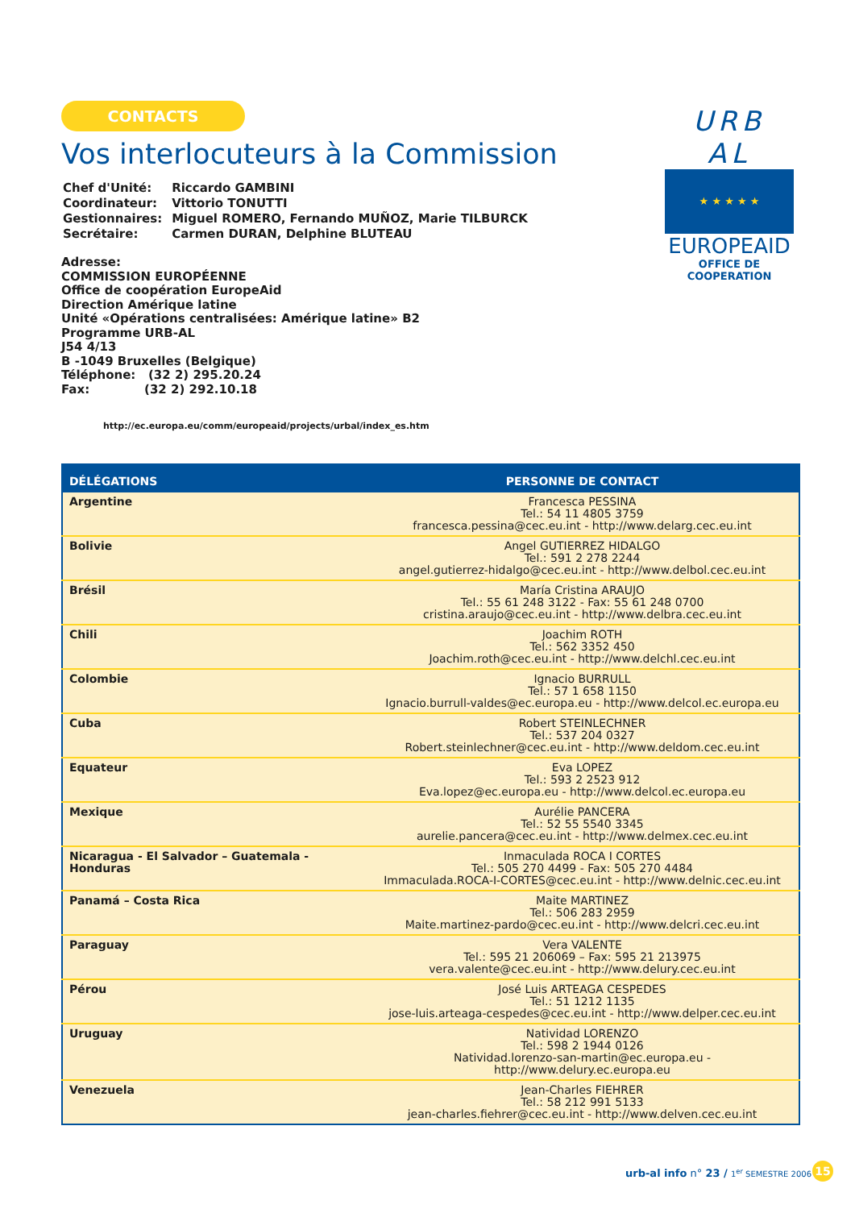CONTACTS
Vos interlocuteurs à la Commission
| Chef d'Unité: | Riccardo GAMBINI |
| Coordinateur: | Vittorio TONUTTI |
| Gestionnaires: | Miguel ROMERO, Fernando MUÑOZ, Marie TILBURCK |
| Secrétaire: | Carmen DURAN, Delphine BLUTEAU |
Adresse:
COMMISSION EUROPÉENNE
Office de coopération EuropeAid
Direction Amérique latine
Unité «Opérations centralisées: Amérique latine» B2
Programme URB-AL
J54 4/13
B -1049 Bruxelles (Belgique)
Téléphone: (32 2) 295.20.24
Fax: (32 2) 292.10.18
http://ec.europa.eu/comm/europeaid/projects/urbal/index_es.htm
| DÉLÉGATIONS | PERSONNE DE CONTACT |
| --- | --- |
| Argentine | Francesca PESSINA Tel.: 54 11 4805 3759 francesca.pessina@cec.eu.int - http://www.delarg.cec.eu.int |
| Bolivie | Angel GUTIERREZ HIDALGO Tel.: 591 2 278 2244 angel.gutierrez-hidalgo@cec.eu.int - http://www.delbol.cec.eu.int |
| Brésil | María Cristina ARAUJO Tel.: 55 61 248 3122 - Fax: 55 61 248 0700 cristina.araujo@cec.eu.int - http://www.delbra.cec.eu.int |
| Chili | Joachim ROTH Tel.: 562 3352 450 Joachim.roth@cec.eu.int - http://www.delchl.cec.eu.int |
| Colombie | Ignacio BURRULL Tel.: 57 1 658 1150 Ignacio.burrull-valdes@ec.europa.eu - http://www.delcol.ec.europa.eu |
| Cuba | Robert STEINLECHNER Tel.: 537 204 0327 Robert.steinlechner@cec.eu.int - http://www.deldom.cec.eu.int |
| Equateur | Eva LOPEZ Tel.: 593 2 2523 912 Eva.lopez@ec.europa.eu - http://www.delcol.ec.europa.eu |
| Mexique | Aurélie PANCERA Tel.: 52 55 5540 3345 aurelie.pancera@cec.eu.int - http://www.delmex.cec.eu.int |
| Nicaragua - El Salvador – Guatemala - Honduras | Inmaculada ROCA I CORTES Tel.: 505 270 4499 - Fax: 505 270 4484 Immaculada.ROCA-I-CORTES@cec.eu.int - http://www.delnic.cec.eu.int |
| Panamá – Costa Rica | Maite MARTINEZ Tel.: 506 283 2959 Maite.martinez-pardo@cec.eu.int - http://www.delcri.cec.eu.int |
| Paraguay | Vera VALENTE Tel.: 595 21 206069 – Fax: 595 21 213975 vera.valente@cec.eu.int - http://www.delury.cec.eu.int |
| Pérou | José Luis ARTEAGA CESPEDES Tel.: 51 1212 1135 jose-luis.arteaga-cespedes@cec.eu.int - http://www.delper.cec.eu.int |
| Uruguay | Natividad LORENZO Tel.: 598 2 1944 0126 Natividad.lorenzo-san-martin@ec.europa.eu - http://www.delury.ec.europa.eu |
| Venezuela | Jean-Charles FIEHRER Tel.: 58 212 991 5133 jean-charles.fiehrer@cec.eu.int - http://www.delven.cec.eu.int |
URB AL
★ ★ ★ ★ ★
EUROPEAID
OFFICE DE COOPERATION
urb-al info n° 23 / 1<sup>er</sup> SEMESTRE 2006
15